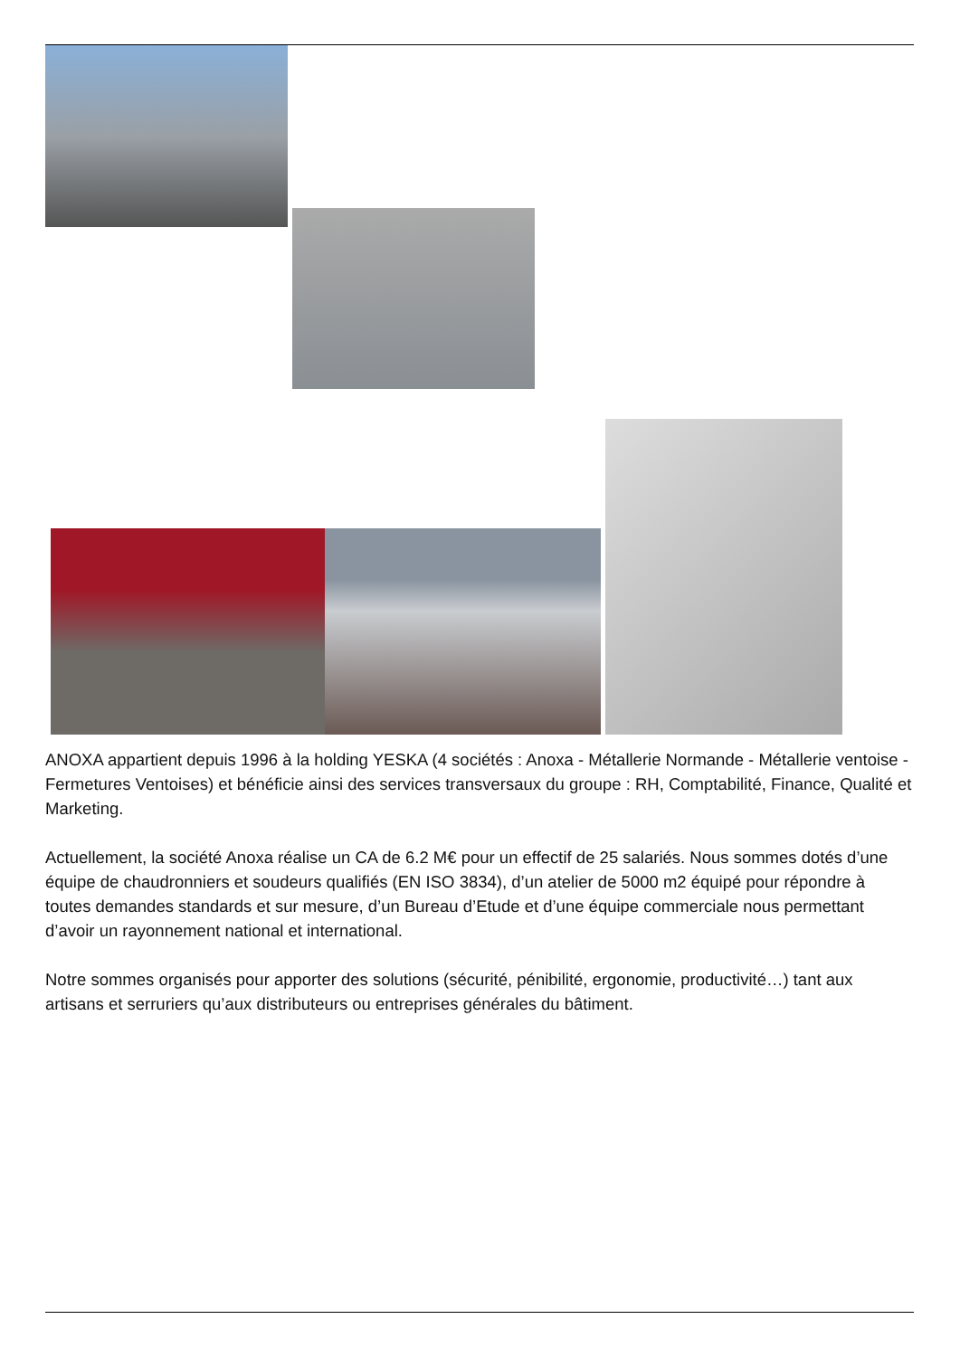ANOXA appartient depuis 1996 à la holding YESKA (4 sociétés : Anoxa - Métallerie Normande - Métallerie ventoise - Fermetures Ventoises) et bénéficie ainsi des services transversaux du groupe : RH, Comptabilité, Finance, Qualité et Marketing.
Actuellement, la société Anoxa réalise un CA de 6.2 M€ pour un effectif de 25 salariés. Nous sommes dotés d’une équipe de chaudronniers et soudeurs qualifiés (EN ISO 3834), d’un atelier de 5000 m2 équipé pour répondre à toutes demandes standards et sur mesure, d’un Bureau d’Etude et d’une équipe commerciale nous permettant d’avoir un rayonnement national et international.
Notre sommes organisés pour apporter des solutions (sécurité, pénibilité, ergonomie, productivité…) tant aux artisans et serruriers qu’aux distributeurs ou entreprises générales du bâtiment.